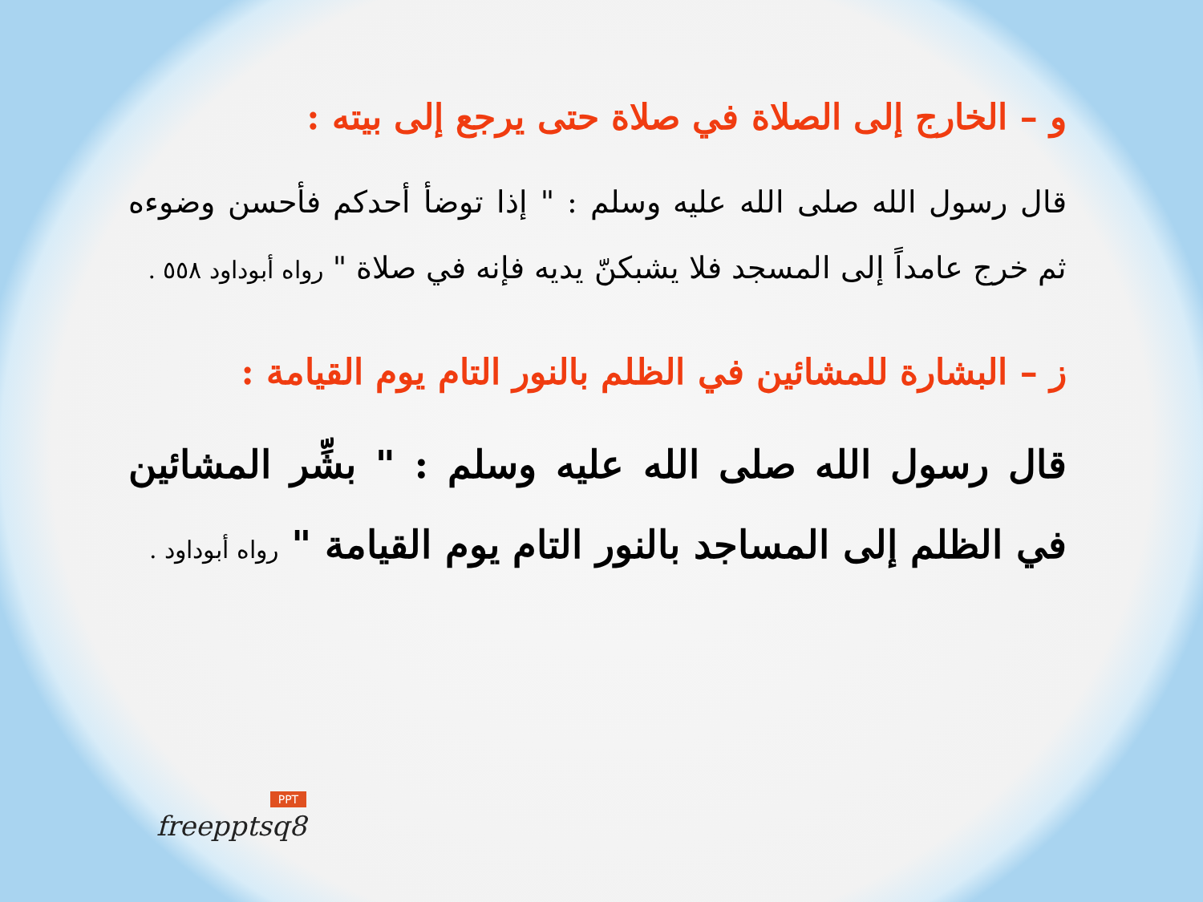و – الخارج إلى الصلاة في صلاة حتى يرجع إلى بيته :
قال رسول الله صلى الله عليه وسلم : " إذا توضأ أحدكم فأحسن وضوءه ثم خرج عامداً إلى المسجد فلا يشبكنّ يديه فإنه في صلاة " رواه أبوداود ٥٥٨ .
ز – البشارة للمشائين في الظلم بالنور التام يوم القيامة :
قال رسول الله صلى الله عليه وسلم : " بشِّر المشائين في الظلم إلى المساجد بالنور التام يوم القيامة " رواه أبوداود .
PPT
freepptsq8